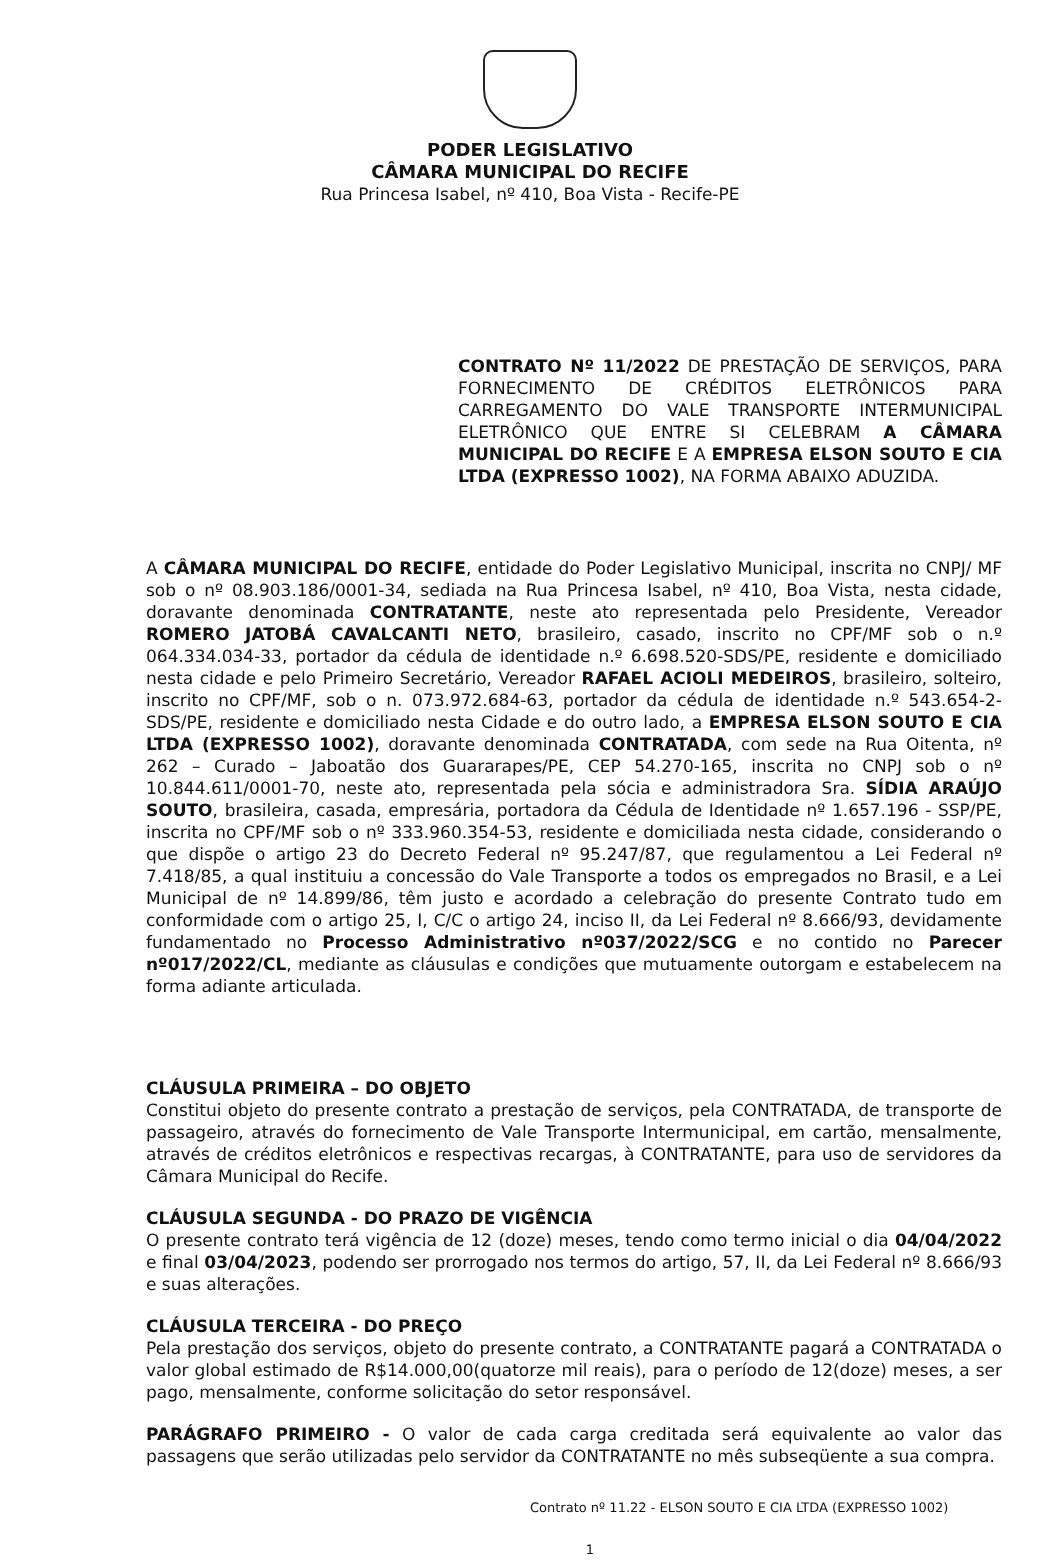PODER LEGISLATIVO
CÂMARA MUNICIPAL DO RECIFE
Rua Princesa Isabel, nº 410, Boa Vista - Recife-PE
CONTRATO Nº 11/2022 DE PRESTAÇÃO DE SERVIÇOS, PARA FORNECIMENTO DE CRÉDITOS ELETRÔNICOS PARA CARREGAMENTO DO VALE TRANSPORTE INTERMUNICIPAL ELETRÔNICO QUE ENTRE SI CELEBRAM A CÂMARA MUNICIPAL DO RECIFE E A EMPRESA ELSON SOUTO E CIA LTDA (EXPRESSO 1002), NA FORMA ABAIXO ADUZIDA.
A CÂMARA MUNICIPAL DO RECIFE, entidade do Poder Legislativo Municipal, inscrita no CNPJ/ MF sob o nº 08.903.186/0001-34, sediada na Rua Princesa Isabel, nº 410, Boa Vista, nesta cidade, doravante denominada CONTRATANTE, neste ato representada pelo Presidente, Vereador ROMERO JATOBÁ CAVALCANTI NETO, brasileiro, casado, inscrito no CPF/MF sob o n.º 064.334.034-33, portador da cédula de identidade n.º 6.698.520-SDS/PE, residente e domiciliado nesta cidade e pelo Primeiro Secretário, Vereador RAFAEL ACIOLI MEDEIROS, brasileiro, solteiro, inscrito no CPF/MF, sob o n. 073.972.684-63, portador da cédula de identidade n.º 543.654-2-SDS/PE, residente e domiciliado nesta Cidade e do outro lado, a EMPRESA ELSON SOUTO E CIA LTDA (EXPRESSO 1002), doravante denominada CONTRATADA, com sede na Rua Oitenta, nº 262 – Curado – Jaboatão dos Guararapes/PE, CEP 54.270-165, inscrita no CNPJ sob o nº 10.844.611/0001-70, neste ato, representada pela sócia e administradora Sra. SÍDIA ARAÚJO SOUTO, brasileira, casada, empresária, portadora da Cédula de Identidade nº 1.657.196 - SSP/PE, inscrita no CPF/MF sob o nº 333.960.354-53, residente e domiciliada nesta cidade, considerando o que dispõe o artigo 23 do Decreto Federal nº 95.247/87, que regulamentou a Lei Federal nº 7.418/85, a qual instituiu a concessão do Vale Transporte a todos os empregados no Brasil, e a Lei Municipal de nº 14.899/86, têm justo e acordado a celebração do presente Contrato tudo em conformidade com o artigo 25, I, C/C o artigo 24, inciso II, da Lei Federal nº 8.666/93, devidamente fundamentado no Processo Administrativo nº037/2022/SCG e no contido no Parecer nº017/2022/CL, mediante as cláusulas e condições que mutuamente outorgam e estabelecem na forma adiante articulada.
CLÁUSULA PRIMEIRA – DO OBJETO
Constitui objeto do presente contrato a prestação de serviços, pela CONTRATADA, de transporte de passageiro, através do fornecimento de Vale Transporte Intermunicipal, em cartão, mensalmente, através de créditos eletrônicos e respectivas recargas, à CONTRATANTE, para uso de servidores da Câmara Municipal do Recife.
CLÁUSULA SEGUNDA - DO PRAZO DE VIGÊNCIA
O presente contrato terá vigência de 12 (doze) meses, tendo como termo inicial o dia 04/04/2022 e final 03/04/2023, podendo ser prorrogado nos termos do artigo, 57, II, da Lei Federal nº 8.666/93 e suas alterações.
CLÁUSULA TERCEIRA - DO PREÇO
Pela prestação dos serviços, objeto do presente contrato, a CONTRATANTE pagará a CONTRATADA o valor global estimado de R$14.000,00(quatorze mil reais), para o período de 12(doze) meses, a ser pago, mensalmente, conforme solicitação do setor responsável.
PARÁGRAFO PRIMEIRO - O valor de cada carga creditada será equivalente ao valor das passagens que serão utilizadas pelo servidor da CONTRATANTE no mês subseqüente a sua compra.
Contrato nº 11.22 - ELSON SOUTO E CIA LTDA (EXPRESSO 1002)
1